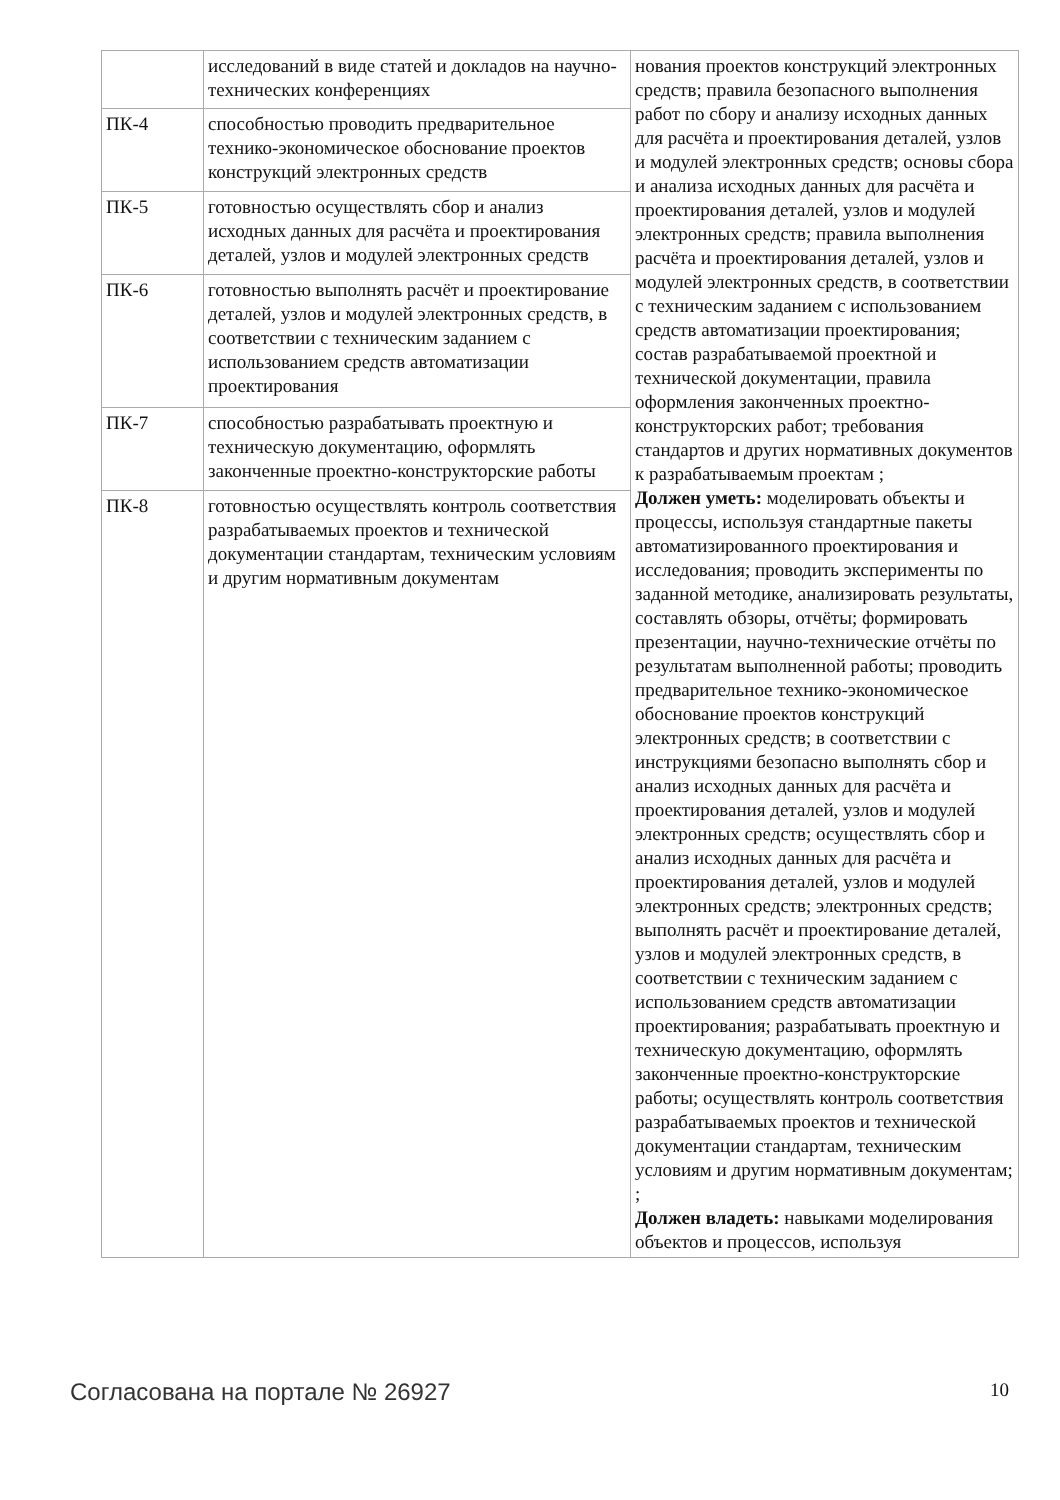| | исследований в виде статей и докладов на научно-технических конференциях | нования проектов конструкций электронных средств; правила безопасного выполнения работ по сбору и анализу исходных данных для расчёта и проектирования деталей, узлов и модулей электронных средств; основы сбора и анализа исходных данных для расчёта и проектирования деталей, узлов и модулей электронных средств; правила выполнения расчёта и проектирования деталей, узлов и модулей электронных средств, в соответствии с техническим заданием с использованием средств автоматизации проектирования; состав разрабатываемой проектной и технической документации, правила оформления законченных проектно-конструкторских работ; требования стандартов и других нормативных документов к разрабатываемым проектам ; Должен уметь: моделировать объекты и процессы, используя стандартные пакеты автоматизированного проектирования и исследования; проводить эксперименты по заданной методике, анализировать результаты, составлять обзоры, отчёты; формировать презентации, научно-технические отчёты по результатам выполненной работы; проводить предварительное технико-экономическое обоснование проектов конструкций электронных средств; в соответствии с инструкциями безопасно выполнять сбор и анализ исходных данных для расчёта и проектирования деталей, узлов и модулей электронных средств; осуществлять сбор и анализ исходных данных для расчёта и проектирования деталей, узлов и модулей электронных средств; электронных средств; выполнять расчёт и проектирование деталей, узлов и модулей электронных средств, в соответствии с техническим заданием с использованием средств автоматизации проектирования; разрабатывать проектную и техническую документацию, оформлять законченные проектно-конструкторские работы; осуществлять контроль соответствия разрабатываемых проектов и технической документации стандартам, техническим условиям и другим нормативным документам; ; Должен владеть: навыками моделирования объектов и процессов, используя |
| ПК-4 | способностью проводить предварительное технико-экономическое обоснование проектов конструкций электронных средств | |
| ПК-5 | готовностью осуществлять сбор и анализ исходных данных для расчёта и проектирования деталей, узлов и модулей электронных средств | |
| ПК-6 | готовностью выполнять расчёт и проектирование деталей, узлов и модулей электронных средств, в соответствии с техническим заданием с использованием средств автоматизации проектирования | |
| ПК-7 | способностью разрабатывать проектную и техническую документацию, оформлять законченные проектно-конструкторские работы | |
| ПК-8 | готовностью осуществлять контроль соответствия разрабатываемых проектов и технической документации стандартам, техническим условиям и другим нормативным документам | |
Согласована на портале № 26927 10